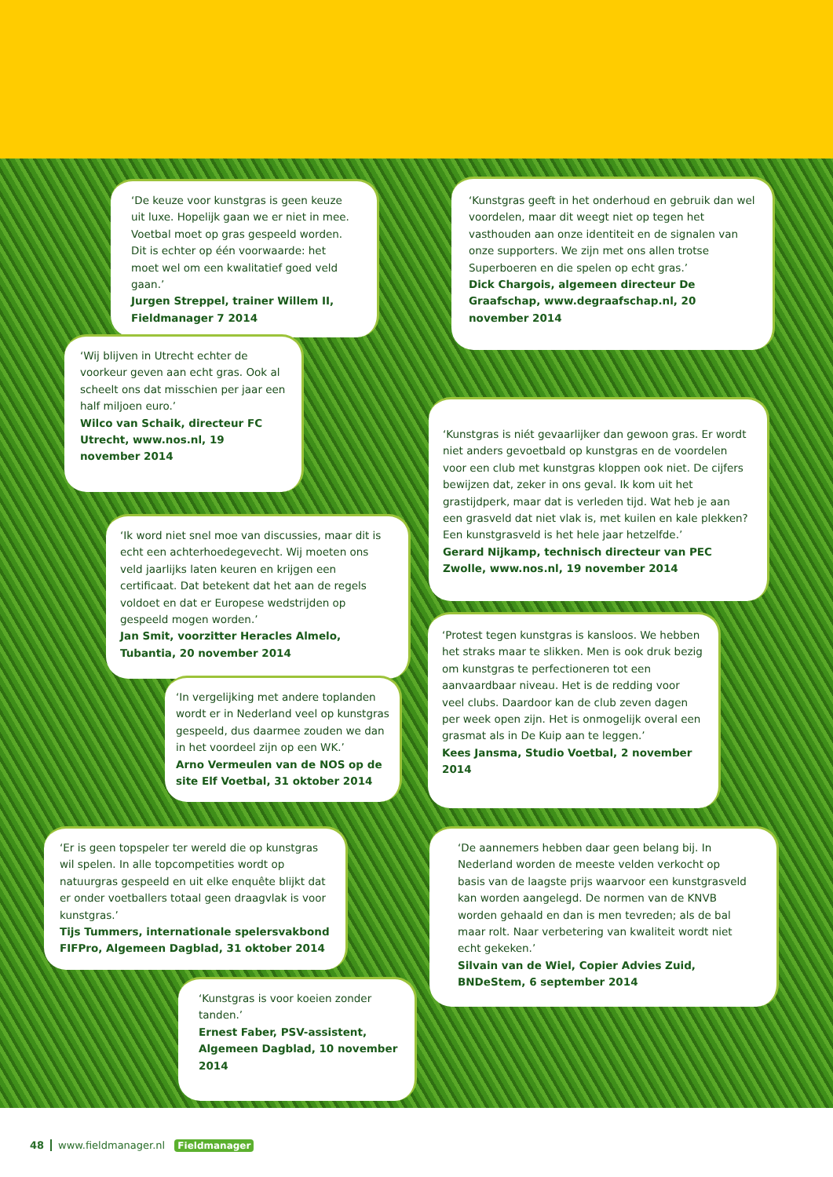‘De keuze voor kunstgras is geen keuze uit luxe. Hopelijk gaan we er niet in mee. Voetbal moet op gras gespeeld worden. Dit is echter op één voorwaarde: het moet wel om een kwalitatief goed veld gaan.’
Jurgen Streppel, trainer Willem II, Fieldmanager 7 2014
‘Kunstgras geeft in het onderhoud en gebruik dan wel voordelen, maar dit weegt niet op tegen het vasthouden aan onze identiteit en de signalen van onze supporters. We zijn met ons allen trotse Superboeren en die spelen op echt gras.’
Dick Chargois, algemeen directeur De Graafschap, www.degraafschap.nl, 20 november 2014
‘Wij blijven in Utrecht echter de voorkeur geven aan echt gras. Ook al scheelt ons dat misschien per jaar een half miljoen euro.’
Wilco van Schaik, directeur FC Utrecht, www.nos.nl, 19 november 2014
‘Kunstgras is niét gevaarlijker dan gewoon gras. Er wordt niet anders gevoetbald op kunstgras en de voordelen voor een club met kunstgras kloppen ook niet. De cijfers bewijzen dat, zeker in ons geval. Ik kom uit het grastijdperk, maar dat is verleden tijd. Wat heb je aan een grasveld dat niet vlak is, met kuilen en kale plekken? Een kunstgrasveld is het hele jaar hetzelfde.’
Gerard Nijkamp, technisch directeur van PEC Zwolle, www.nos.nl, 19 november 2014
‘Ik word niet snel moe van discussies, maar dit is echt een achterhoedegevecht. Wij moeten ons veld jaarlijks laten keuren en krijgen een certificaat. Dat betekent dat het aan de regels voldoet en dat er Europese wedstrijden op gespeeld mogen worden.’
Jan Smit, voorzitter Heracles Almelo, Tubantia, 20 november 2014
‘Protest tegen kunstgras is kansloos. We hebben het straks maar te slikken. Men is ook druk bezig om kunstgras te perfectioneren tot een aanvaardbaar niveau. Het is de redding voor veel clubs. Daardoor kan de club zeven dagen per week open zijn. Het is onmogelijk overal een grasmat als in De Kuip aan te leggen.’
Kees Jansma, Studio Voetbal, 2 november 2014
‘In vergelijking met andere toplanden wordt er in Nederland veel op kunstgras gespeeld, dus daarmee zouden we dan in het voordeel zijn op een WK.’
Arno Vermeulen van de NOS op de site Elf Voetbal, 31 oktober 2014
‘Er is geen topspeler ter wereld die op kunstgras wil spelen. In alle topcompetities wordt op natuurgras gespeeld en uit elke enquête blijkt dat er onder voetballers totaal geen draagvlak is voor kunstgras.’
Tijs Tummers, internationale spelersvakbond FIFPro, Algemeen Dagblad, 31 oktober 2014
‘De aannemers hebben daar geen belang bij. In Nederland worden de meeste velden verkocht op basis van de laagste prijs waarvoor een kunstgrasveld kan worden aangelegd. De normen van de KNVB worden gehaald en dan is men tevreden; als de bal maar rolt. Naar verbetering van kwaliteit wordt niet echt gekeken.’
Silvain van de Wiel, Copier Advies Zuid, BNDeStem, 6 september 2014
‘Kunstgras is voor koeien zonder tanden.’
Ernest Faber, PSV-assistent, Algemeen Dagblad, 10 november 2014
48 www.fieldmanager.nl Fieldmanager